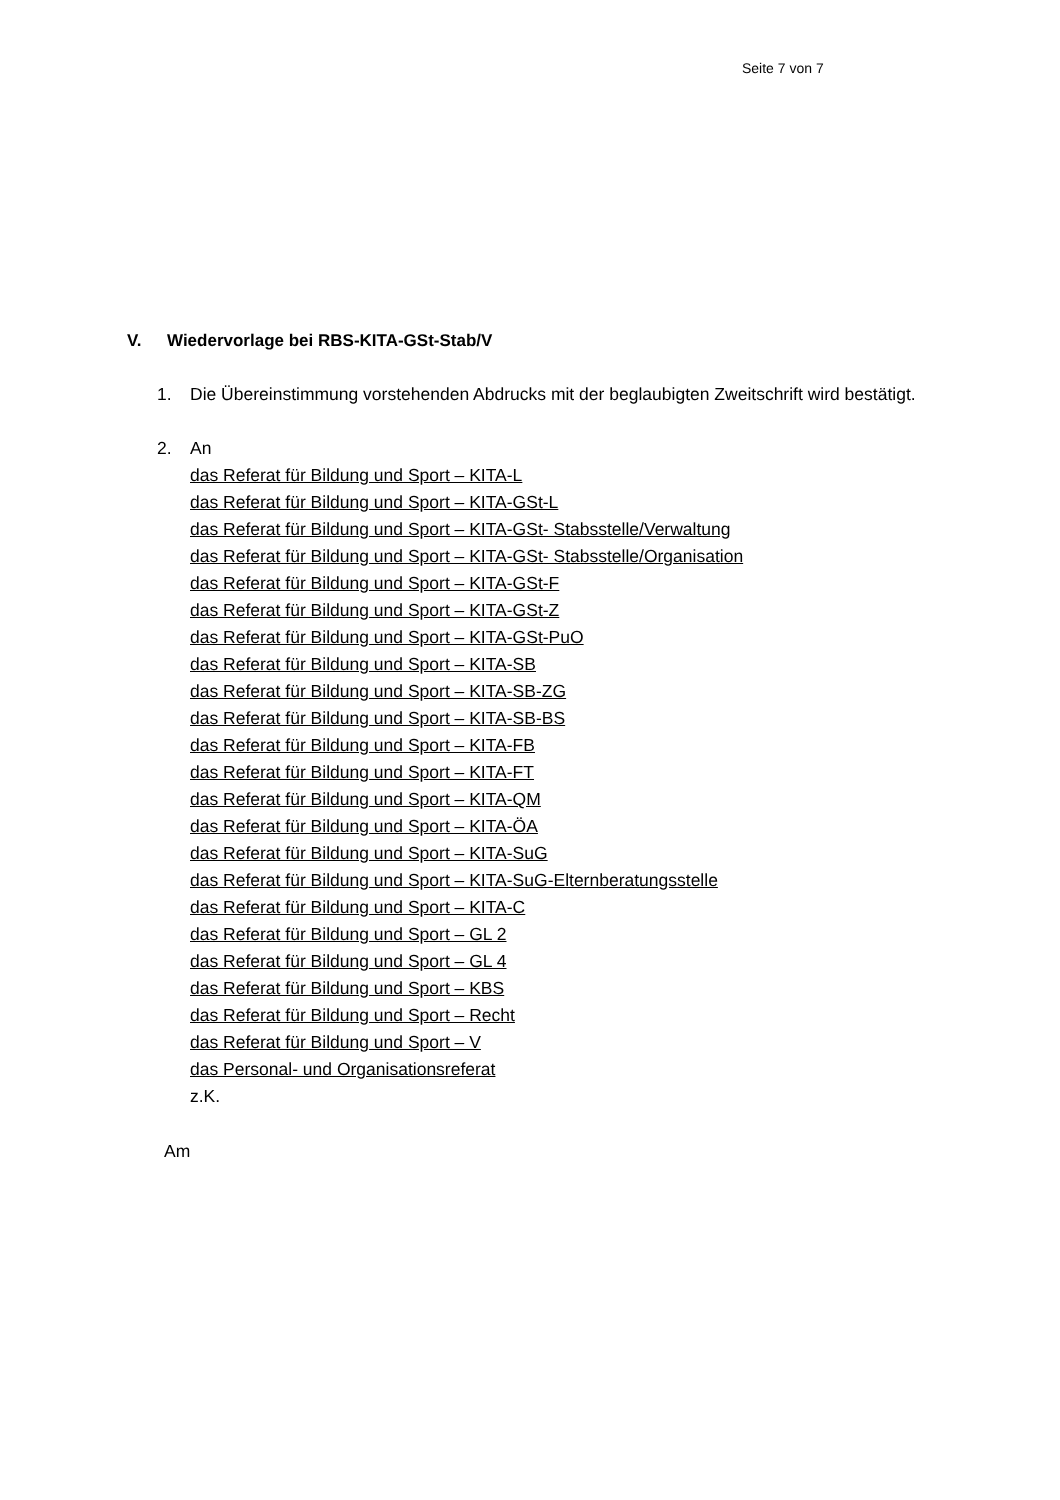Seite 7 von 7
V. Wiedervorlage bei RBS-KITA-GSt-Stab/V
1. Die Übereinstimmung vorstehenden Abdrucks mit der beglaubigten Zweitschrift wird bestätigt.
2. An
das Referat für Bildung und Sport – KITA-L
das Referat für Bildung und Sport – KITA-GSt-L
das Referat für Bildung und Sport – KITA-GSt- Stabsstelle/Verwaltung
das Referat für Bildung und Sport – KITA-GSt- Stabsstelle/Organisation
das Referat für Bildung und Sport – KITA-GSt-F
das Referat für Bildung und Sport – KITA-GSt-Z
das Referat für Bildung und Sport – KITA-GSt-PuO
das Referat für Bildung und Sport – KITA-SB
das Referat für Bildung und Sport – KITA-SB-ZG
das Referat für Bildung und Sport – KITA-SB-BS
das Referat für Bildung und Sport – KITA-FB
das Referat für Bildung und Sport – KITA-FT
das Referat für Bildung und Sport – KITA-QM
das Referat für Bildung und Sport – KITA-ÖA
das Referat für Bildung und Sport – KITA-SuG
das Referat für Bildung und Sport – KITA-SuG-Elternberatungsstelle
das Referat für Bildung und Sport – KITA-C
das Referat für Bildung und Sport – GL 2
das Referat für Bildung und Sport – GL 4
das Referat für Bildung und Sport – KBS
das Referat für Bildung und Sport – Recht
das Referat für Bildung und Sport – V
das Personal- und Organisationsreferat
z.K.
Am